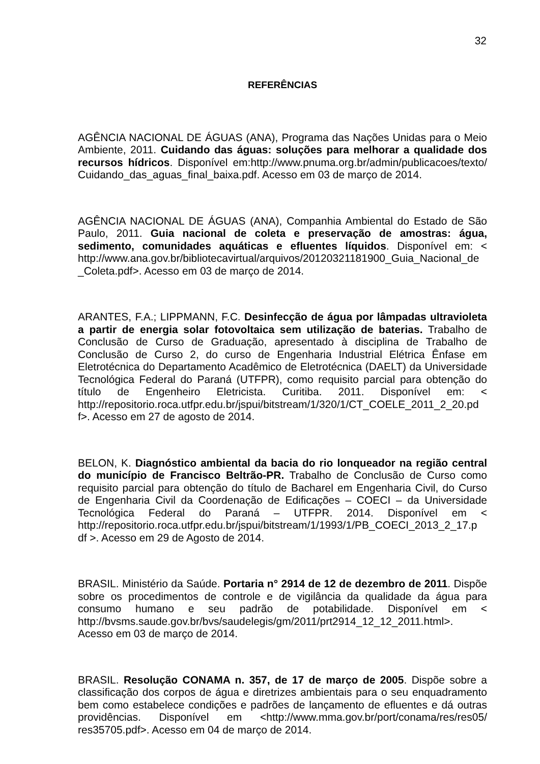32
REFERÊNCIAS
AGÊNCIA NACIONAL DE ÁGUAS (ANA), Programa das Nações Unidas para o Meio Ambiente, 2011. Cuidando das águas: soluções para melhorar a qualidade dos recursos hídricos. Disponível em:http://www.pnuma.org.br/admin/publicacoes/texto/ Cuidando_das_aguas_final_baixa.pdf. Acesso em 03 de março de 2014.
AGÊNCIA NACIONAL DE ÁGUAS (ANA), Companhia Ambiental do Estado de São Paulo, 2011. Guia nacional de coleta e preservação de amostras: água, sedimento, comunidades aquáticas e efluentes líquidos. Disponível em: < http://www.ana.gov.br/bibliotecavirtual/arquivos/20120321181900_Guia_Nacional_de _Coleta.pdf>. Acesso em 03 de março de 2014.
ARANTES, F.A.; LIPPMANN, F.C. Desinfecção de água por lâmpadas ultravioleta a partir de energia solar fotovoltaica sem utilização de baterias. Trabalho de Conclusão de Curso de Graduação, apresentado à disciplina de Trabalho de Conclusão de Curso 2, do curso de Engenharia Industrial Elétrica Ênfase em Eletrotécnica do Departamento Acadêmico de Eletrotécnica (DAELT) da Universidade Tecnológica Federal do Paraná (UTFPR), como requisito parcial para obtenção do título de Engenheiro Eletricista. Curitiba. 2011. Disponível em: < http://repositorio.roca.utfpr.edu.br/jspui/bitstream/1/320/1/CT_COELE_2011_2_20.pd f>. Acesso em 27 de agosto de 2014.
BELON, K. Diagnóstico ambiental da bacia do rio lonqueador na região central do município de Francisco Beltrão-PR. Trabalho de Conclusão de Curso como requisito parcial para obtenção do título de Bacharel em Engenharia Civil, do Curso de Engenharia Civil da Coordenação de Edificações – COECI – da Universidade Tecnológica Federal do Paraná – UTFPR. 2014. Disponível em < http://repositorio.roca.utfpr.edu.br/jspui/bitstream/1/1993/1/PB_COECI_2013_2_17.p df >. Acesso em 29 de Agosto de 2014.
BRASIL. Ministério da Saúde. Portaria n° 2914 de 12 de dezembro de 2011. Dispõe sobre os procedimentos de controle e de vigilância da qualidade da água para consumo humano e seu padrão de potabilidade. Disponível em < http://bvsms.saude.gov.br/bvs/saudelegis/gm/2011/prt2914_12_12_2011.html>. Acesso em 03 de março de 2014.
BRASIL. Resolução CONAMA n. 357, de 17 de março de 2005. Dispõe sobre a classificação dos corpos de água e diretrizes ambientais para o seu enquadramento bem como estabelece condições e padrões de lançamento de efluentes e dá outras providências. Disponível em <http://www.mma.gov.br/port/conama/res/res05/ res35705.pdf>. Acesso em 04 de março de 2014.